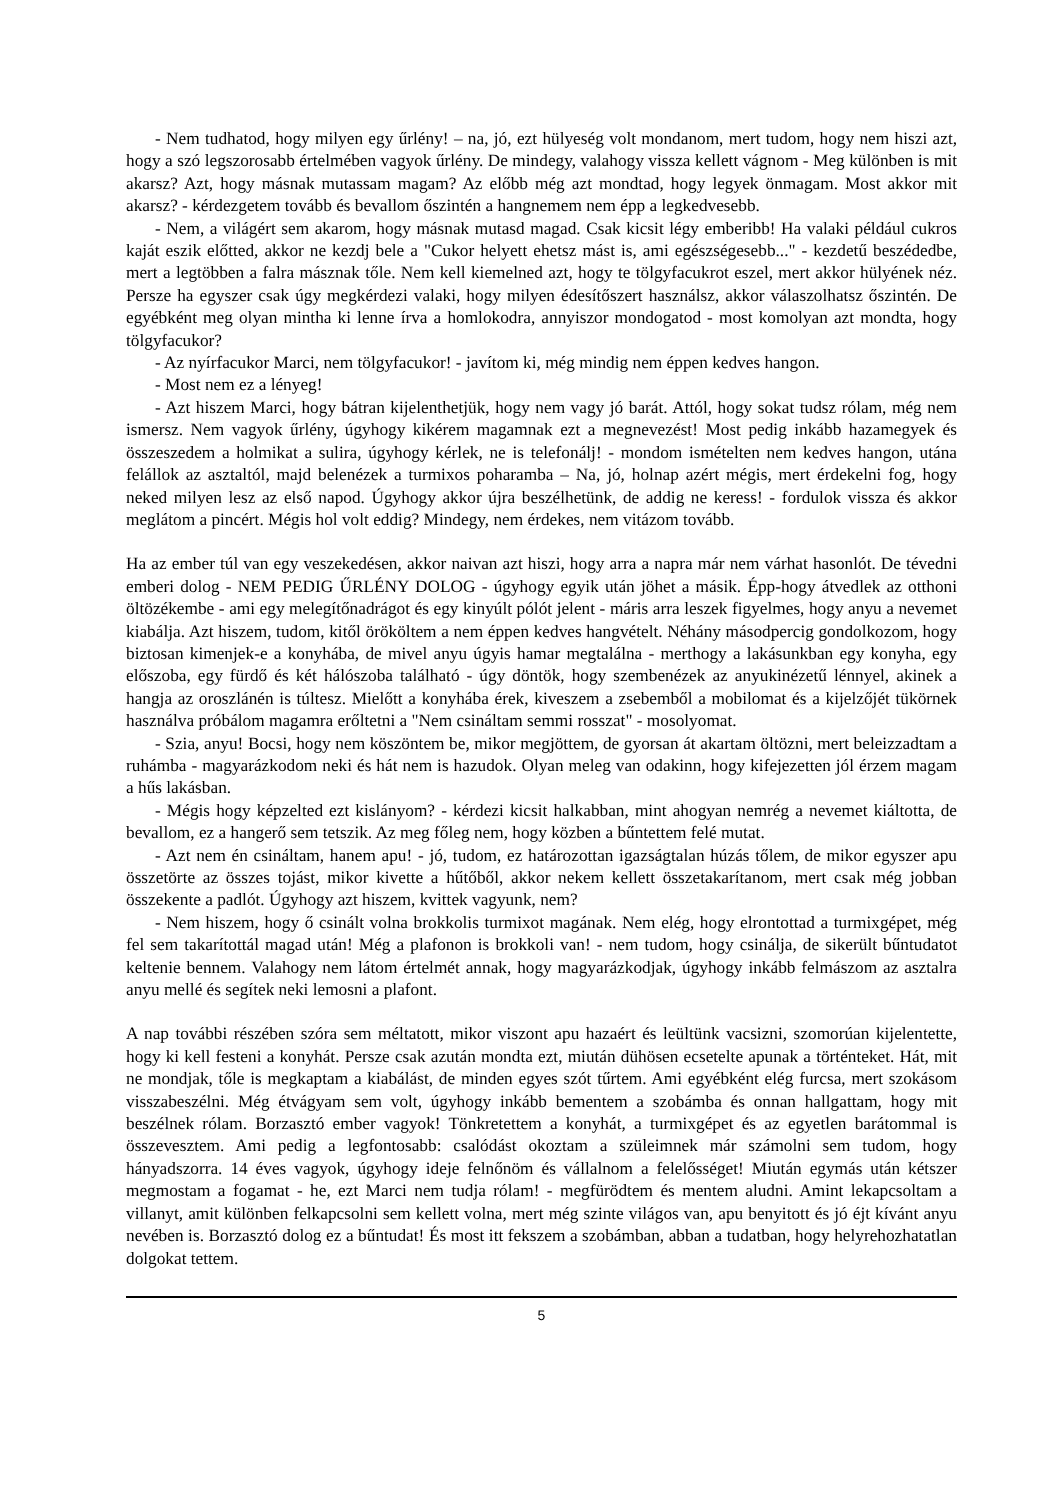- Nem tudhatod, hogy milyen egy űrlény! – na, jó, ezt hülyeség volt mondanom, mert tudom, hogy nem hiszi azt, hogy a szó legszorosabb értelmében vagyok űrlény. De mindegy, valahogy vissza kellett vágnom - Meg különben is mit akarsz? Azt, hogy másnak mutassam magam? Az előbb még azt mondtad, hogy legyek önmagam. Most akkor mit akarsz? - kérdezgetem tovább és bevallom őszintén a hangnemem nem épp a legkedvesebb.
- Nem, a világért sem akarom, hogy másnak mutasd magad. Csak kicsit légy emberibb! Ha valaki például cukros kaját eszik előtted, akkor ne kezdj bele a "Cukor helyett ehetsz mást is, ami egészségesebb..." - kezdetű beszédedbe, mert a legtöbben a falra másznak tőle. Nem kell kiemelned azt, hogy te tölgyfacukrot eszel, mert akkor hülyének néz. Persze ha egyszer csak úgy megkérdezi valaki, hogy milyen édesítőszert használsz, akkor válaszolhatsz őszintén. De egyébként meg olyan mintha ki lenne írva a homlokodra, annyiszor mondogatod - most komolyan azt mondta, hogy tölgyfacukor?
- Az nyírfacukor Marci, nem tölgyfacukor! - javítom ki, még mindig nem éppen kedves hangon.
- Most nem ez a lényeg!
- Azt hiszem Marci, hogy bátran kijelenthetjük, hogy nem vagy jó barát. Attól, hogy sokat tudsz rólam, még nem ismersz. Nem vagyok űrlény, úgyhogy kikérem magamnak ezt a megnevezést! Most pedig inkább hazamegyek és összeszedem a holmikat a sulira, úgyhogy kérlek, ne is telefonálj! - mondom ismételten nem kedves hangon, utána felállok az asztaltól, majd belenézek a turmixos poharamba – Na, jó, holnap azért mégis, mert érdekelni fog, hogy neked milyen lesz az első napod. Úgyhogy akkor újra beszélhetünk, de addig ne keress! - fordulok vissza és akkor meglátom a pincért. Mégis hol volt eddig? Mindegy, nem érdekes, nem vitázom tovább.
Ha az ember túl van egy veszekedésen, akkor naivan azt hiszi, hogy arra a napra már nem várhat hasonlót. De tévedni emberi dolog - NEM PEDIG ŰRLÉNY DOLOG - úgyhogy egyik után jöhet a másik. Épp-hogy átvedlek az otthoni öltözékembe - ami egy melegítőnadrágot és egy kinyúlt pólót jelent - máris arra leszek figyelmes, hogy anyu a nevemet kiabálja. Azt hiszem, tudom, kitől örököltem a nem éppen kedves hangvételt. Néhány másodpercig gondolkozom, hogy biztosan kimenjek-e a konyhába, de mivel anyu úgyis hamar megtalálna - merthogy a lakásunkban egy konyha, egy előszoba, egy fürdő és két hálószoba található - úgy döntök, hogy szembenézek az anyukinézetű lénnyel, akinek a hangja az oroszlánén is túltesz. Mielőtt a konyhába érek, kiveszem a zsebemből a mobilomat és a kijelzőjét tükörnek használva próbálom magamra erőltetni a "Nem csináltam semmi rosszat" - mosolyomat.
- Szia, anyu! Bocsi, hogy nem köszöntem be, mikor megjöttem, de gyorsan át akartam öltözni, mert beleizzadtam a ruhámba - magyarázkodom neki és hát nem is hazudok. Olyan meleg van odakinn, hogy kifejezetten jól érzem magam a hűs lakásban.
- Mégis hogy képzelted ezt kislányom? - kérdezi kicsit halkabban, mint ahogyan nemrég a nevemet kiáltotta, de bevallom, ez a hangerő sem tetszik. Az meg főleg nem, hogy közben a bűntettem felé mutat.
- Azt nem én csináltam, hanem apu! - jó, tudom, ez határozottan igazságtalan húzás tőlem, de mikor egyszer apu összetörte az összes tojást, mikor kivette a hűtőből, akkor nekem kellett összetakarítanom, mert csak még jobban összekente a padlót. Úgyhogy azt hiszem, kvittek vagyunk, nem?
- Nem hiszem, hogy ő csinált volna brokkolis turmixot magának. Nem elég, hogy elrontottad a turmixgépet, még fel sem takarítottál magad után! Még a plafonon is brokkoli van! - nem tudom, hogy csinálja, de sikerült bűntudatot keltenie bennem. Valahogy nem látom értelmét annak, hogy magyarázkodjak, úgyhogy inkább felmászom az asztalra anyu mellé és segítek neki lemosni a plafont.
A nap további részében szóra sem méltatott, mikor viszont apu hazaért és leültünk vacsizni, szomorúan kijelentette, hogy ki kell festeni a konyhát. Persze csak azután mondta ezt, miután dühösen ecsetelte apunak a történteket. Hát, mit ne mondjak, tőle is megkaptam a kiabálást, de minden egyes szót tűrtem. Ami egyébként elég furcsa, mert szokásom visszabeszélni. Még étvágyam sem volt, úgyhogy inkább bementem a szobámba és onnan hallgattam, hogy mit beszélnek rólam. Borzasztó ember vagyok! Tönkretettem a konyhát, a turmixgépet és az egyetlen barátommal is összevesztem. Ami pedig a legfontosabb: csalódást okoztam a szüleimnek már számolni sem tudom, hogy hányadszorra. 14 éves vagyok, úgyhogy ideje felnőnöm és vállalnom a felelősséget! Miután egymás után kétszer megmostam a fogamat - he, ezt Marci nem tudja rólam! - megfürödtem és mentem aludni. Amint lekapcsoltam a villanyt, amit különben felkapcsolni sem kellett volna, mert még szinte világos van, apu benyitott és jó éjt kívánt anyu nevében is. Borzasztó dolog ez a bűntudat! És most itt fekszem a szobámban, abban a tudatban, hogy helyrehozhatatlan dolgokat tettem.
5